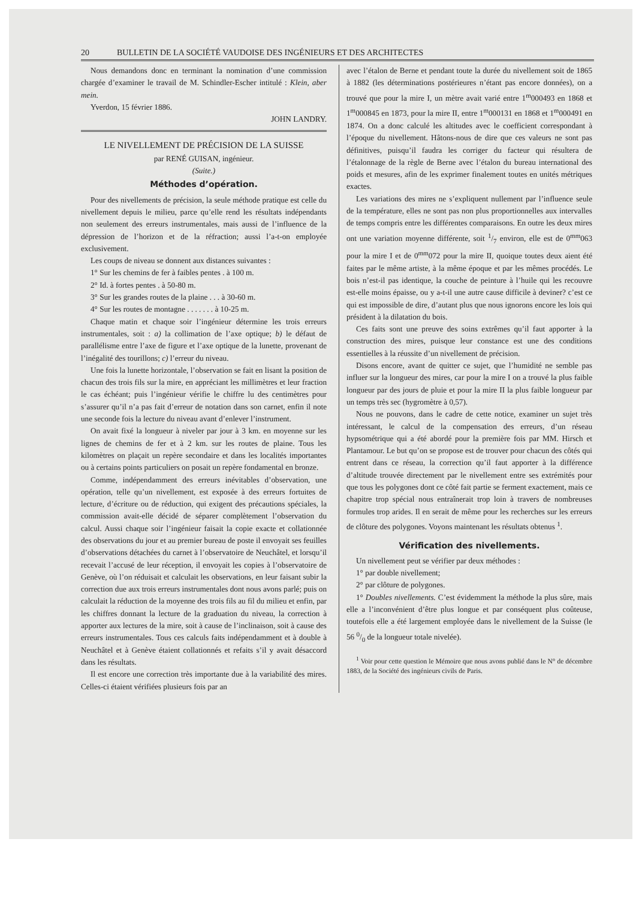20 BULLETIN DE LA SOCIÉTÉ VAUDOISE DES INGÉNIEURS ET DES ARCHITECTES
Nous demandons donc en terminant la nomination d’une commission chargée d’examiner le travail de M. Schindler-Escher intitulé : Klein, aber mein.
Yverdon, 15 février 1886.
JOHN LANDRY.
LE NIVELLEMENT DE PRÉCISION DE LA SUISSE
par RENÉ GUISAN, ingénieur.
(Suite.)
Méthodes d’opération.
Pour des nivellements de précision, la seule méthode pratique est celle du nivellement depuis le milieu, parce qu’elle rend les résultats indépendants non seulement des erreurs instrumentales, mais aussi de l’influence de la dépression de l’horizon et de la réfraction; aussi l’a-t-on employée exclusivement.
Les coups de niveau se donnent aux distances suivantes :
1° Sur les chemins de fer à faibles pentes . à 100 m.
2° Id. à fortes pentes . à 50-80 m.
3° Sur les grandes routes de la plaine . . . à 30-60 m.
4° Sur les routes de montagne . . . . . . . à 10-25 m.
Chaque matin et chaque soir l’ingénieur détermine les trois erreurs instrumentales, soit : a) la collimation de l’axe optique; b) le défaut de parallélisme entre l’axe de figure et l’axe optique de la lunette, provenant de l’inégalité des tourillons; c) l’erreur du niveau.
Une fois la lunette horizontale, l’observation se fait en lisant la position de chacun des trois fils sur la mire, en appréciant les millimètres et leur fraction le cas échéant; puis l’ingénieur vérifie le chiffre lu des centimètres pour s’assurer qu’il n’a pas fait d’erreur de notation dans son carnet, enfin il note une seconde fois la lecture du niveau avant d’enlever l’instrument.
On avait fixé la longueur à niveler par jour à 3 km. en moyenne sur les lignes de chemins de fer et à 2 km. sur les routes de plaine. Tous les kilomètres on plaçait un repère secondaire et dans les localités importantes ou à certains points particuliers on posait un repère fondamental en bronze.
Comme, indépendamment des erreurs inévitables d’observation, une opération, telle qu’un nivellement, est exposée à des erreurs fortuites de lecture, d’écriture ou de réduction, qui exigent des précautions spéciales, la commission avait-elle décidé de séparer complètement l’observation du calcul. Aussi chaque soir l’ingénieur faisait la copie exacte et collationnée des observations du jour et au premier bureau de poste il envoyait ses feuilles d’observations détachées du carnet à l’observatoire de Neuchâtel, et lorsqu’il recevait l’accusé de leur réception, il envoyait les copies à l’observatoire de Genève, où l’on réduisait et calculait les observations, en leur faisant subir la correction due aux trois erreurs instrumentales dont nous avons parlé; puis on calculait la réduction de la moyenne des trois fils au fil du milieu et enfin, par les chiffres donnant la lecture de la graduation du niveau, la correction à apporter aux lectures de la mire, soit à cause de l’inclinaison, soit à cause des erreurs instrumentales. Tous ces calculs faits indépendamment et à double à Neuchâtel et à Genève étaient collationnés et refaits s’il y avait désaccord dans les résultats.
Il est encore une correction très importante due à la variabilité des mires. Celles-ci étaient vérifiées plusieurs fois par an
avec l’étalon de Berne et pendant toute la durée du nivellement soit de 1865 à 1882 (les déterminations postérieures n’étant pas encore données), on a trouvé que pour la mire I, un mètre avait varié entre 1<sup>m</sup>000493 en 1868 et 1<sup>m</sup>000845 en 1873, pour la mire II, entre 1<sup>m</sup>000131 en 1868 et 1<sup>m</sup>000491 en 1874. On a donc calculé les altitudes avec le coefficient correspondant à l’époque du nivellement. Hâtons-nous de dire que ces valeurs ne sont pas définitives, puisqu’il faudra les corriger du facteur qui résultera de l’étalonnage de la règle de Berne avec l’étalon du bureau international des poids et mesures, afin de les exprimer finalement toutes en unités métriques exactes.
Les variations des mires ne s’expliquent nullement par l’influence seule de la température, elles ne sont pas non plus proportionnelles aux intervalles de temps compris entre les différentes comparaisons. En outre les deux mires ont une variation moyenne différente, soit 1/7 environ, elle est de 0<sup>mm</sup>063 pour la mire I et de 0<sup>mm</sup>072 pour la mire II, quoique toutes deux aient été faites par le même artiste, à la même époque et par les mêmes procédés. Le bois n’est-il pas identique, la couche de peinture à l’huile qui les recouvre est-elle moins épaisse, ou y a-t-il une autre cause difficile à deviner? c’est ce qui est impossible de dire, d’autant plus que nous ignorons encore les lois qui président à la dilatation du bois.
Ces faits sont une preuve des soins extrêmes qu’il faut apporter à la construction des mires, puisque leur constance est une des conditions essentielles à la réussite d’un nivellement de précision.
Disons encore, avant de quitter ce sujet, que l’humidité ne semble pas influer sur la longueur des mires, car pour la mire I on a trouvé la plus faible longueur par des jours de pluie et pour la mire II la plus faible longueur par un temps très sec (hygromètre à 0,57).
Nous ne pouvons, dans le cadre de cette notice, examiner un sujet très intéressant, le calcul de la compensation des erreurs, d’un réseau hypsométrique qui a été abordé pour la première fois par MM. Hirsch et Plantamour. Le but qu’on se propose est de trouver pour chacun des côtés qui entrent dans ce réseau, la correction qu’il faut apporter à la différence d’altitude trouvée directement par le nivellement entre ses extrémités pour que tous les polygones dont ce côté fait partie se ferment exactement, mais ce chapitre trop spécial nous entraînerait trop loin à travers de nombreuses formules trop arides. Il en serait de même pour les recherches sur les erreurs de clôture des polygones. Voyons maintenant les résultats obtenus <sup>1</sup>.
Vérification des nivellements.
Un nivellement peut se vérifier par deux méthodes :
1° par double nivellement;
2° par clôture de polygones.
1° Doubles nivellements. C’est évidemment la méthode la plus sûre, mais elle a l’inconvénient d’être plus longue et par conséquent plus coûteuse, toutefois elle a été largement employée dans le nivellement de la Suisse (le 56 0/0 de la longueur totale nivelée).
<sup>1</sup> Voir pour cette question le Mémoire que nous avons publié dans le N° de décembre 1883, de la Société des ingénieurs civils de Paris.